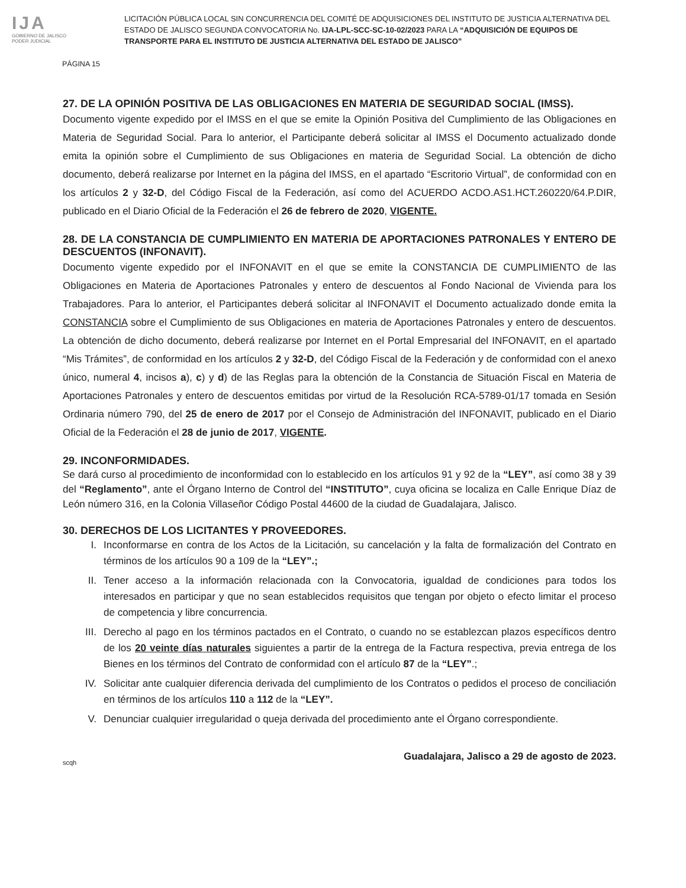IJA
GOBIERNO DE JALISCO
PODER JUDICIAL
LICITACIÓN PÚBLICA LOCAL SIN CONCURRENCIA DEL COMITÉ DE ADQUISICIONES DEL INSTITUTO DE JUSTICIA ALTERNATIVA DEL ESTADO DE JALISCO SEGUNDA CONVOCATORIA No. IJA-LPL-SCC-SC-10-02/2023 PARA LA “ADQUISICIÓN DE EQUIPOS DE TRANSPORTE PARA EL INSTITUTO DE JUSTICIA ALTERNATIVA DEL ESTADO DE JALISCO”
PÁGINA 15
27. DE LA OPINIÓN POSITIVA DE LAS OBLIGACIONES EN MATERIA DE SEGURIDAD SOCIAL (IMSS).
Documento vigente expedido por el IMSS en el que se emite la Opinión Positiva del Cumplimiento de las Obligaciones en Materia de Seguridad Social. Para lo anterior, el Participante deberá solicitar al IMSS el Documento actualizado donde emita la opinión sobre el Cumplimiento de sus Obligaciones en materia de Seguridad Social. La obtención de dicho documento, deberá realizarse por Internet en la página del IMSS, en el apartado “Escritorio Virtual”, de conformidad con en los artículos 2 y 32-D, del Código Fiscal de la Federación, así como del ACUERDO ACDO.AS1.HCT.260220/64.P.DIR, publicado en el Diario Oficial de la Federación el 26 de febrero de 2020, VIGENTE.
28. DE LA CONSTANCIA DE CUMPLIMIENTO EN MATERIA DE APORTACIONES PATRONALES Y ENTERO DE DESCUENTOS (INFONAVIT).
Documento vigente expedido por el INFONAVIT en el que se emite la CONSTANCIA DE CUMPLIMIENTO de las Obligaciones en Materia de Aportaciones Patronales y entero de descuentos al Fondo Nacional de Vivienda para los Trabajadores. Para lo anterior, el Participantes deberá solicitar al INFONAVIT el Documento actualizado donde emita la CONSTANCIA sobre el Cumplimiento de sus Obligaciones en materia de Aportaciones Patronales y entero de descuentos. La obtención de dicho documento, deberá realizarse por Internet en el Portal Empresarial del INFONAVIT, en el apartado “Mis Trámites”, de conformidad en los artículos 2 y 32-D, del Código Fiscal de la Federación y de conformidad con el anexo único, numeral 4, incisos a), c) y d) de las Reglas para la obtención de la Constancia de Situación Fiscal en Materia de Aportaciones Patronales y entero de descuentos emitidas por virtud de la Resolución RCA-5789-01/17 tomada en Sesión Ordinaria número 790, del 25 de enero de 2017 por el Consejo de Administración del INFONAVIT, publicado en el Diario Oficial de la Federación el 28 de junio de 2017, VIGENTE.
29. INCONFORMIDADES.
Se dará curso al procedimiento de inconformidad con lo establecido en los artículos 91 y 92 de la “LEY”, así como 38 y 39 del “Reglamento”, ante el Órgano Interno de Control del “INSTITUTO”, cuya oficina se localiza en Calle Enrique Díaz de León número 316, en la Colonia Villaseñor Código Postal 44600 de la ciudad de Guadalajara, Jalisco.
30. DERECHOS DE LOS LICITANTES Y PROVEEDORES.
I. Inconformarse en contra de los Actos de la Licitación, su cancelación y la falta de formalización del Contrato en términos de los artículos 90 a 109 de la “LEY”.;
II. Tener acceso a la información relacionada con la Convocatoria, igualdad de condiciones para todos los interesados en participar y que no sean establecidos requisitos que tengan por objeto o efecto limitar el proceso de competencia y libre concurrencia.
III.
Derecho al pago en los términos pactados en el Contrato, o cuando no se establezcan plazos específicos dentro de los 20 veinte días naturales siguientes a partir de la entrega de la Factura respectiva, previa entrega de los Bienes en los términos del Contrato de conformidad con el artículo 87 de la “LEY”.;
IV. Solicitar ante cualquier diferencia derivada del cumplimiento de los Contratos o pedidos el proceso de conciliación en términos de los artículos 110 a 112 de la “LEY”.
V. Denunciar cualquier irregularidad o queja derivada del procedimiento ante el Órgano correspondiente.
Guadalajara, Jalisco a 29 de agosto de 2023.
scqh